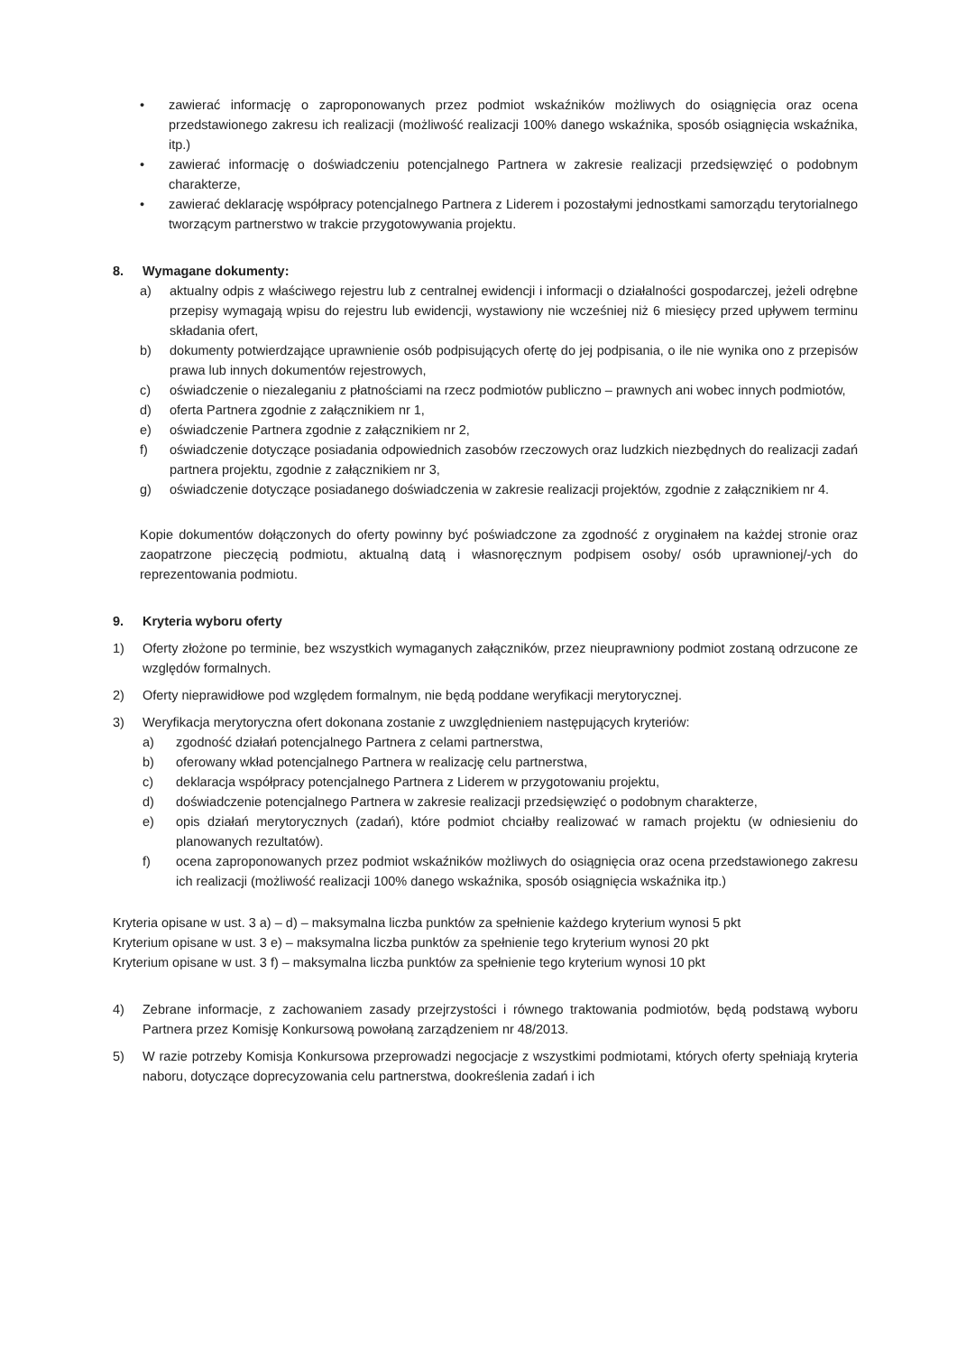• zawierać informację o zaproponowanych przez podmiot wskaźników możliwych do osiągnięcia oraz ocena przedstawionego zakresu ich realizacji (możliwość realizacji 100% danego wskaźnika, sposób osiągnięcia wskaźnika, itp.)
• zawierać informację o doświadczeniu potencjalnego Partnera w zakresie realizacji przedsięwzięć o podobnym charakterze,
• zawierać deklarację współpracy potencjalnego Partnera z Liderem i pozostałymi jednostkami samorządu terytorialnego tworzącym partnerstwo w trakcie przygotowywania projektu.
8. Wymagane dokumenty:
a) aktualny odpis z właściwego rejestru lub z centralnej ewidencji i informacji o działalności gospodarczej, jeżeli odrębne przepisy wymagają wpisu do rejestru lub ewidencji, wystawiony nie wcześniej niż 6 miesięcy przed upływem terminu składania ofert,
b) dokumenty potwierdzające uprawnienie osób podpisujących ofertę do jej podpisania, o ile nie wynika ono z przepisów prawa lub innych dokumentów rejestrowych,
c) oświadczenie o niezaleganiu z płatnościami na rzecz podmiotów publiczno – prawnych ani wobec innych podmiotów,
d) oferta Partnera zgodnie z załącznikiem nr 1,
e) oświadczenie Partnera zgodnie z załącznikiem nr 2,
f) oświadczenie dotyczące posiadania odpowiednich zasobów rzeczowych oraz ludzkich niezbędnych do realizacji zadań partnera projektu, zgodnie z załącznikiem nr 3,
g) oświadczenie dotyczące posiadanego doświadczenia w zakresie realizacji projektów, zgodnie z załącznikiem nr 4.
Kopie dokumentów dołączonych do oferty powinny być poświadczone za zgodność z oryginałem na każdej stronie oraz zaopatrzone pieczęcią podmiotu, aktualną datą i własnoręcznym podpisem osoby/ osób uprawnionej/-ych do reprezentowania podmiotu.
9. Kryteria wyboru oferty
1) Oferty złożone po terminie, bez wszystkich wymaganych załączników, przez nieuprawniony podmiot zostaną odrzucone ze względów formalnych.
2) Oferty nieprawidłowe pod względem formalnym, nie będą poddane weryfikacji merytorycznej.
3) Weryfikacja merytoryczna ofert dokonana zostanie z uwzględnieniem następujących kryteriów:
a) zgodność działań potencjalnego Partnera z celami partnerstwa,
b) oferowany wkład potencjalnego Partnera w realizację celu partnerstwa,
c) deklaracja współpracy potencjalnego Partnera z Liderem w przygotowaniu projektu,
d) doświadczenie potencjalnego Partnera w zakresie realizacji przedsięwzięć o podobnym charakterze,
e) opis działań merytorycznych (zadań), które podmiot chciałby realizować w ramach projektu (w odniesieniu do planowanych rezultatów).
f) ocena zaproponowanych przez podmiot wskaźników możliwych do osiągnięcia oraz ocena przedstawionego zakresu ich realizacji (możliwość realizacji 100% danego wskaźnika, sposób osiągnięcia wskaźnika itp.)
Kryteria opisane w ust. 3 a) – d) – maksymalna liczba punktów za spełnienie każdego kryterium wynosi 5 pkt
Kryterium opisane w ust. 3 e) – maksymalna liczba punktów za spełnienie tego kryterium wynosi 20 pkt
Kryterium opisane w ust. 3 f) – maksymalna liczba punktów za spełnienie tego kryterium wynosi 10 pkt
4) Zebrane informacje, z zachowaniem zasady przejrzystości i równego traktowania podmiotów, będą podstawą wyboru Partnera przez Komisję Konkursową powołaną zarządzeniem nr 48/2013.
5) W razie potrzeby Komisja Konkursowa przeprowadzi negocjacje z wszystkimi podmiotami, których oferty spełniają kryteria naboru, dotyczące doprecyzowania celu partnerstwa, dookreślenia zadań i ich